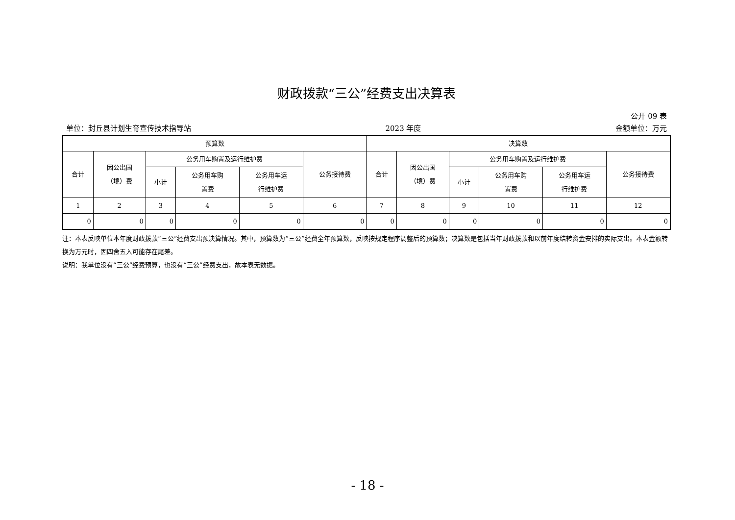财政拨款“三公”经费支出决算表
公开 09 表
单位：封丘县计划生育宣传技术指导站 2023 年度 金额单位：万元
| 预算数 | | | | | | 决算数 | | | | | |
| --- | --- | --- | --- | --- | --- | --- | --- | --- | --- | --- | --- |
| 合计 | 因公出国 （境）费 | 公务用车购置及运行维护费 | | | 公务接待费 | 合计 | 因公出国 （境）费 | 公务用车购置及运行维护费 | | | 公务接待费 |
| | | 小计 | 公务用车购 置费 | 公务用车运 行维护费 | | | | 小计 | 公务用车购 置费 | 公务用车运 行维护费 | |
| 1 | 2 | 3 | 4 | 5 | 6 | 7 | 8 | 9 | 10 | 11 | 12 |
| 0 | 0 | 0 | 0 | 0 | 0 | 0 | 0 | 0 | 0 | 0 | 0 |
注：本表反映单位本年度财政拨款“三公”经费支出预决算情况。其中，预算数为“三公”经费全年预算数，反映按规定程序调整后的预算数；决算数是包括当年财政拨款和以前年度结转资金安排的实际支出。本表金额转换为万元时，因四舍五入可能存在尾差。
说明：我单位没有“三公”经费预算，也没有“三公”经费支出，故本表无数据。
- 18 -